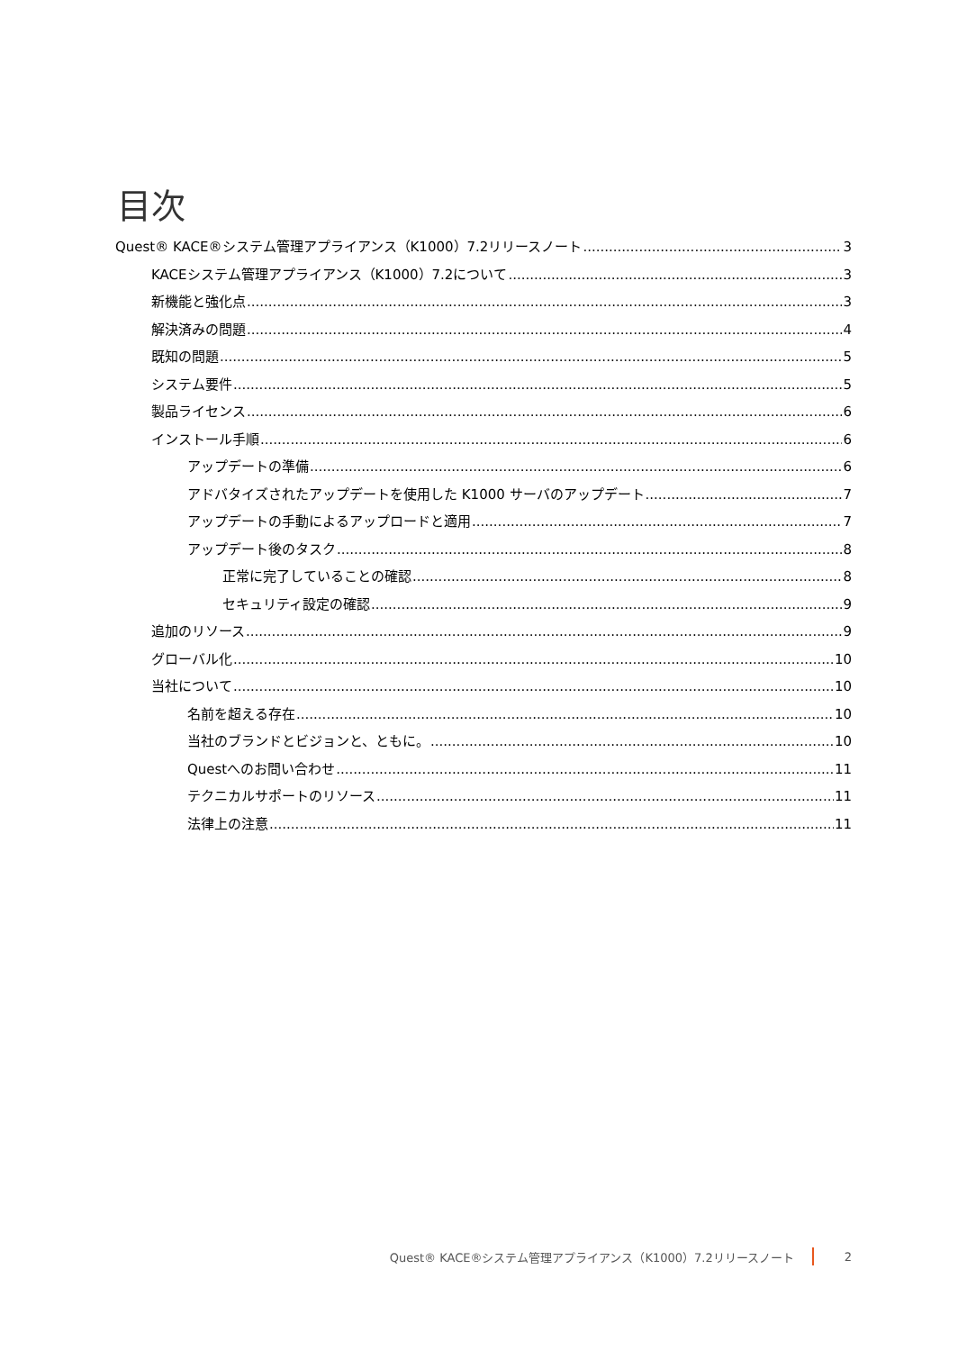目次
Quest® KACE®システム管理アプライアンス（K1000）7.2リリースノート 3
KACEシステム管理アプライアンス（K1000）7.2について 3
新機能と強化点 3
解決済みの問題 4
既知の問題 5
システム要件 5
製品ライセンス 6
インストール手順 6
アップデートの準備 6
アドバタイズされたアップデートを使用した K1000 サーバのアップデート 7
アップデートの手動によるアップロードと適用 7
アップデート後のタスク 8
正常に完了していることの確認 8
セキュリティ設定の確認 9
追加のリソース 9
グローバル化 10
当社について 10
名前を超える存在 10
当社のブランドとビジョンと、ともに。 10
Questへのお問い合わせ 11
テクニカルサポートのリソース 11
法律上の注意 11
Quest® KACE®システム管理アプライアンス（K1000）7.2リリースノート 2